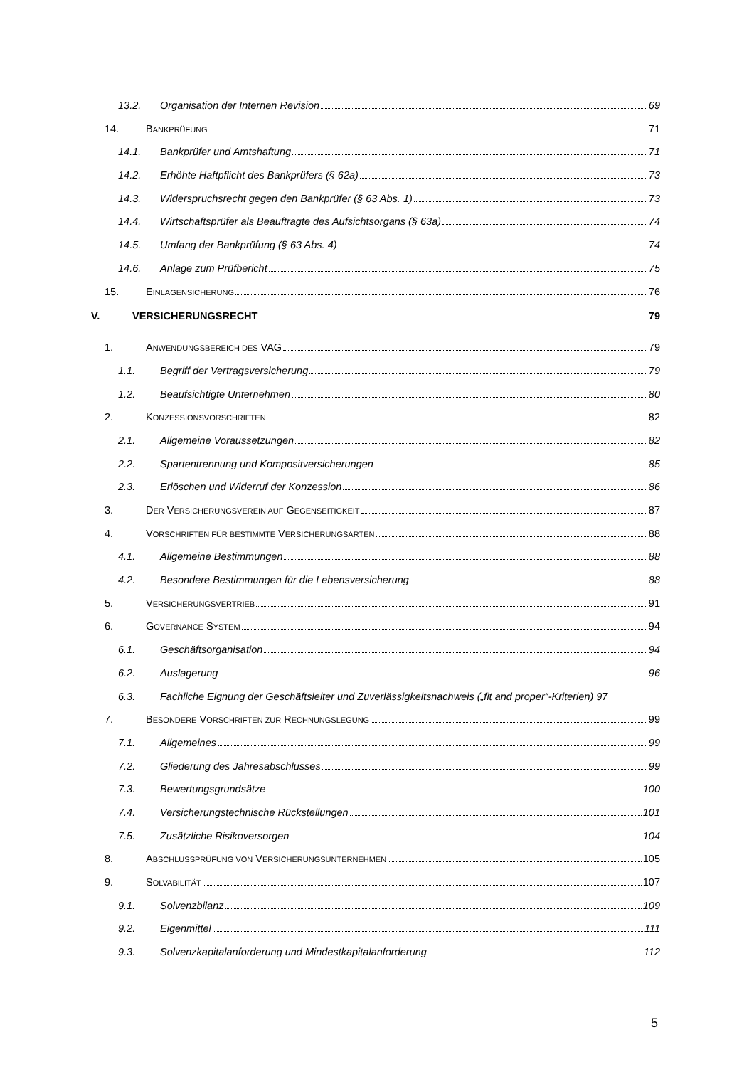13.2. Organisation der Internen Revision 69
14. BANKPRÜFUNG 71
14.1. Bankprüfer und Amtshaftung 71
14.2. Erhöhte Haftpflicht des Bankprüfers (§ 62a) 73
14.3. Widerspruchsrecht gegen den Bankprüfer (§ 63 Abs. 1) 73
14.4. Wirtschaftsprüfer als Beauftragte des Aufsichtsorgans (§ 63a) 74
14.5. Umfang der Bankprüfung (§ 63 Abs. 4) 74
14.6. Anlage zum Prüfbericht 75
15. EINLAGENSICHERUNG 76
V. VERSICHERUNGSRECHT 79
1. ANWENDUNGSBEREICH DES VAG 79
1.1. Begriff der Vertragsversicherung 79
1.2. Beaufsichtigte Unternehmen 80
2. KONZESSIONSVORSCHRIFTEN 82
2.1. Allgemeine Voraussetzungen 82
2.2. Spartentrennung und Kompositversicherungen 85
2.3. Erlöschen und Widerruf der Konzession 86
3. DER VERSICHERUNGSVEREIN AUF GEGENSEITIGKEIT 87
4. VORSCHRIFTEN FÜR BESTIMMTE VERSICHERUNGSARTEN 88
4.1. Allgemeine Bestimmungen 88
4.2. Besondere Bestimmungen für die Lebensversicherung 88
5. VERSICHERUNGSVERTRIEB 91
6. GOVERNANCE SYSTEM 94
6.1. Geschäftsorganisation 94
6.2. Auslagerung 96
6.3. Fachliche Eignung der Geschäftsleiter und Zuverlässigkeitsnachweis („fit and proper“-Kriterien) 97
7. BESONDERE VORSCHRIFTEN ZUR RECHNUNGSLEGUNG 99
7.1. Allgemeines 99
7.2. Gliederung des Jahresabschlusses 99
7.3. Bewertungsgrundsätze 100
7.4. Versicherungstechnische Rückstellungen 101
7.5. Zusätzliche Risikoversorgen 104
8. ABSCHLUSSPRÜFUNG VON VERSICHERUNGSUNTERNEHMEN 105
9. SOLVABILITÄT 107
9.1. Solvenzbilanz 109
9.2. Eigenmittel 111
9.3. Solvenzkapitalanforderung und Mindestkapitalanforderung 112
5